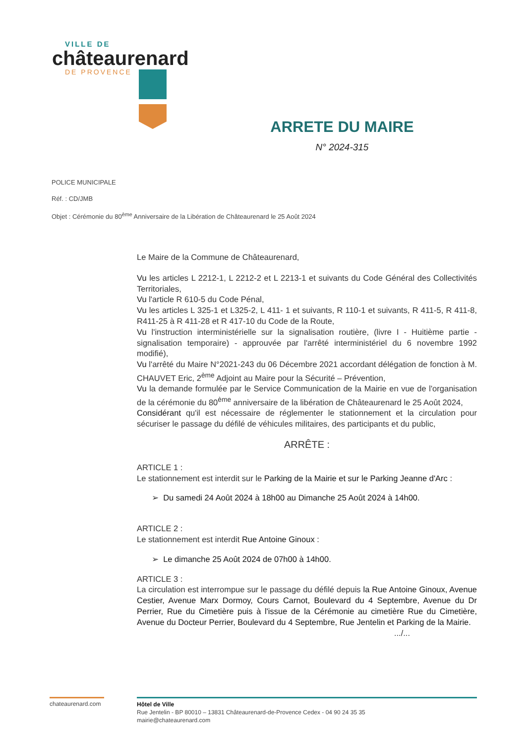VILLE DE
châteaurenard
DE PROVENCE
ARRETE DU MAIRE
N° 2024-315
POLICE MUNICIPALE
Réf. : CD/JMB
Objet : Cérémonie du 80<sup>ème</sup> Anniversaire de la Libération de Châteaurenard le 25 Août 2024
Le Maire de la Commune de Châteaurenard,
Vu les articles L 2212-1, L 2212-2 et L 2213-1 et suivants du Code Général des Collectivités Territoriales,
Vu l'article R 610-5 du Code Pénal,
Vu les articles L 325-1 et L325-2, L 411- 1 et suivants, R 110-1 et suivants, R 411-5, R 411-8, R411-25 à R 411-28 et R 417-10 du Code de la Route,
Vu l'instruction interministérielle sur la signalisation routière, (livre I - Huitième partie - signalisation temporaire) - approuvée par l'arrêté interministériel du 6 novembre 1992 modifié),
Vu l'arrêté du Maire N°2021-243 du 06 Décembre 2021 accordant délégation de fonction à M. CHAUVET Eric, 2<sup>ème</sup> Adjoint au Maire pour la Sécurité – Prévention,
Vu la demande formulée par le Service Communication de la Mairie en vue de l'organisation de la cérémonie du 80<sup>ème</sup> anniversaire de la libération de Châteaurenard le 25 Août 2024,
Considérant qu'il est nécessaire de réglementer le stationnement et la circulation pour sécuriser le passage du défilé de véhicules militaires, des participants et du public,
ARRÊTE :
ARTICLE 1 :
Le stationnement est interdit sur le Parking de la Mairie et sur le Parking Jeanne d'Arc :
➢ Du samedi 24 Août 2024 à 18h00 au Dimanche 25 Août 2024 à 14h00.
ARTICLE 2 :
Le stationnement est interdit Rue Antoine Ginoux :
➢ Le dimanche 25 Août 2024 de 07h00 à 14h00.
ARTICLE 3 :
La circulation est interrompue sur le passage du défilé depuis la Rue Antoine Ginoux, Avenue Cestier, Avenue Marx Dormoy, Cours Carnot, Boulevard du 4 Septembre, Avenue du Dr Perrier, Rue du Cimetière puis à l'issue de la Cérémonie au cimetière Rue du Cimetière, Avenue du Docteur Perrier, Boulevard du 4 Septembre, Rue Jentelin et Parking de la Mairie.
.../...
chateaurenard.com
Hôtel de Ville
Rue Jentelin - BP 80010 – 13831 Châteaurenard-de-Provence Cedex - 04 90 24 35 35
mairie@chateaurenard.com